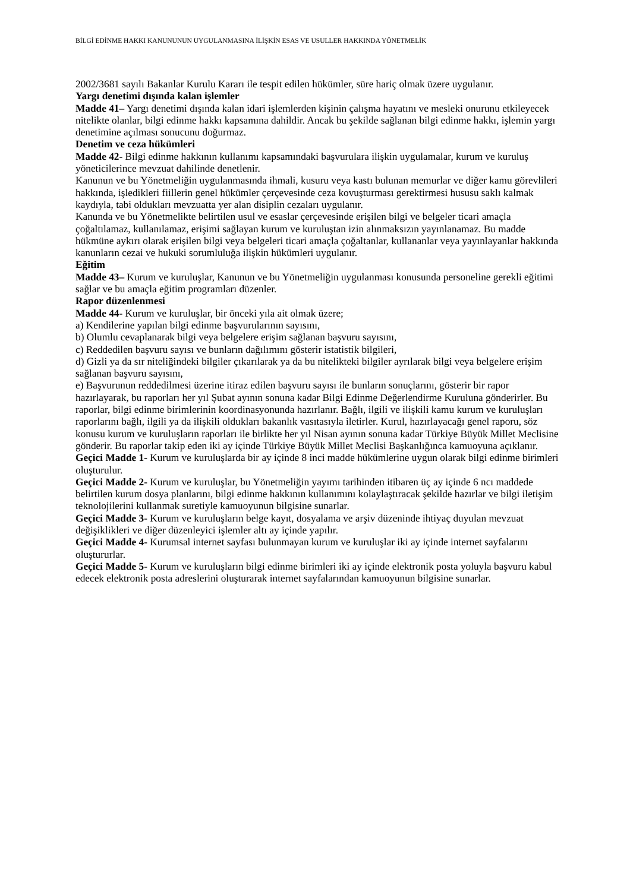BİLGİ EDİNME HAKKI KANUNUNUN UYGULANMASINA İLİŞKİN ESAS VE USULLER HAKKINDA YÖNETMELİK
2002/3681 sayılı Bakanlar Kurulu Kararı ile tespit edilen hükümler, süre hariç olmak üzere uygulanır.
Yargı denetimi dışında kalan işlemler
Madde 41– Yargı denetimi dışında kalan idari işlemlerden kişinin çalışma hayatını ve mesleki onurunu etkileyecek nitelikte olanlar, bilgi edinme hakkı kapsamına dahildir. Ancak bu şekilde sağlanan bilgi edinme hakkı, işlemin yargı denetimine açılması sonucunu doğurmaz.
Denetim ve ceza hükümleri
Madde 42- Bilgi edinme hakkının kullanımı kapsamındaki başvurulara ilişkin uygulamalar, kurum ve kuruluş yöneticilerince mevzuat dahilinde denetlenir.
Kanunun ve bu Yönetmeliğin uygulanmasında ihmali, kusuru veya kastı bulunan memurlar ve diğer kamu görevlileri hakkında, işledikleri fiillerin genel hükümler çerçevesinde ceza kovuşturması gerektirmesi hususu saklı kalmak kaydıyla, tabi oldukları mevzuatta yer alan disiplin cezaları uygulanır.
Kanunda ve bu Yönetmelikte belirtilen usul ve esaslar çerçevesinde erişilen bilgi ve belgeler ticari amaçla çoğaltılamaz, kullanılamaz, erişimi sağlayan kurum ve kuruluştan izin alınmaksızın yayınlanamaz. Bu madde hükmüne aykırı olarak erişilen bilgi veya belgeleri ticari amaçla çoğaltanlar, kullananlar veya yayınlayanlar hakkında kanunların cezai ve hukuki sorumluluğa ilişkin hükümleri uygulanır.
Eğitim
Madde 43– Kurum ve kuruluşlar, Kanunun ve bu Yönetmeliğin uygulanması konusunda personeline gerekli eğitimi sağlar ve bu amaçla eğitim programları düzenler.
Rapor düzenlenmesi
Madde 44- Kurum ve kuruluşlar, bir önceki yıla ait olmak üzere;
a) Kendilerine yapılan bilgi edinme başvurularının sayısını,
b) Olumlu cevaplanarak bilgi veya belgelere erişim sağlanan başvuru sayısını,
c) Reddedilen başvuru sayısı ve bunların dağılımını gösterir istatistik bilgileri,
d) Gizli ya da sır niteliğindeki bilgiler çıkarılarak ya da bu nitelikteki bilgiler ayrılarak bilgi veya belgelere erişim sağlanan başvuru sayısını,
e) Başvurunun reddedilmesi üzerine itiraz edilen başvuru sayısı ile bunların sonuçlarını, gösterir bir rapor hazırlayarak, bu raporları her yıl Şubat ayının sonuna kadar Bilgi Edinme Değerlendirme Kuruluna gönderirler. Bu raporlar, bilgi edinme birimlerinin koordinasyonunda hazırlanır. Bağlı, ilgili ve ilişkili kamu kurum ve kuruluşları raporlarını bağlı, ilgili ya da ilişkili oldukları bakanlık vasıtasıyla iletirler. Kurul, hazırlayacağı genel raporu, söz konusu kurum ve kuruluşların raporları ile birlikte her yıl Nisan ayının sonuna kadar Türkiye Büyük Millet Meclisine gönderir. Bu raporlar takip eden iki ay içinde Türkiye Büyük Millet Meclisi Başkanlığınca kamuoyuna açıklanır.
Geçici Madde 1- Kurum ve kuruluşlarda bir ay içinde 8 inci madde hükümlerine uygun olarak bilgi edinme birimleri oluşturulur.
Geçici Madde 2- Kurum ve kuruluşlar, bu Yönetmeliğin yayımı tarihinden itibaren üç ay içinde 6 ncı maddede belirtilen kurum dosya planlarını, bilgi edinme hakkının kullanımını kolaylaştıracak şekilde hazırlar ve bilgi iletişim teknolojilerini kullanmak suretiyle kamuoyunun bilgisine sunarlar.
Geçici Madde 3- Kurum ve kuruluşların belge kayıt, dosyalama ve arşiv düzeninde ihtiyaç duyulan mevzuat değişiklikleri ve diğer düzenleyici işlemler altı ay içinde yapılır.
Geçici Madde 4- Kurumsal internet sayfası bulunmayan kurum ve kuruluşlar iki ay içinde internet sayfalarını oluştururlar.
Geçici Madde 5- Kurum ve kuruluşların bilgi edinme birimleri iki ay içinde elektronik posta yoluyla başvuru kabul edecek elektronik posta adreslerini oluşturarak internet sayfalarından kamuoyunun bilgisine sunarlar.